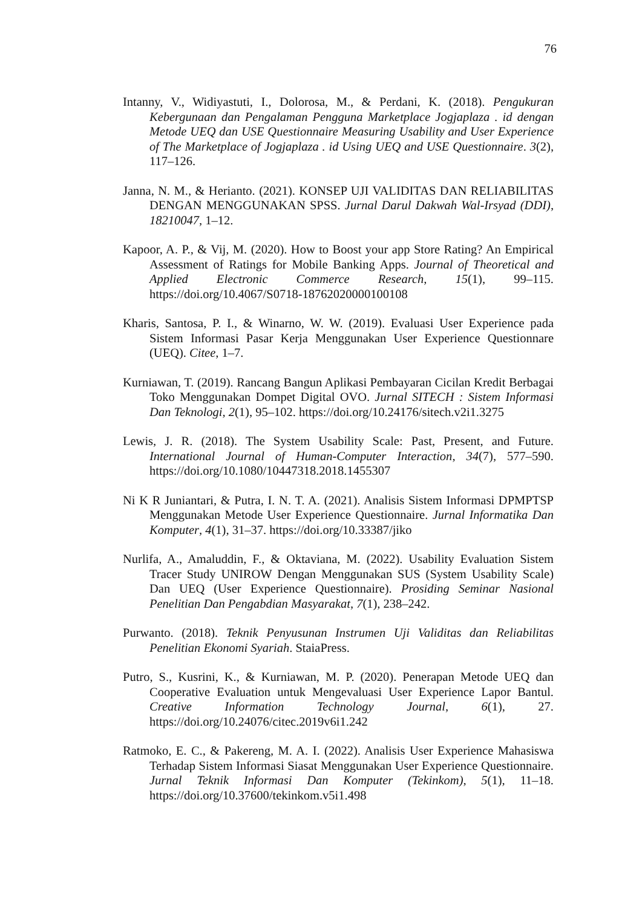76
Intanny, V., Widiyastuti, I., Dolorosa, M., & Perdani, K. (2018). Pengukuran Kebergunaan dan Pengalaman Pengguna Marketplace Jogjaplaza . id dengan Metode UEQ dan USE Questionnaire Measuring Usability and User Experience of The Marketplace of Jogjaplaza . id Using UEQ and USE Questionnaire. 3(2), 117–126.
Janna, N. M., & Herianto. (2021). KONSEP UJI VALIDITAS DAN RELIABILITAS DENGAN MENGGUNAKAN SPSS. Jurnal Darul Dakwah Wal-Irsyad (DDI), 18210047, 1–12.
Kapoor, A. P., & Vij, M. (2020). How to Boost your app Store Rating? An Empirical Assessment of Ratings for Mobile Banking Apps. Journal of Theoretical and Applied Electronic Commerce Research, 15(1), 99–115. https://doi.org/10.4067/S0718-18762020000100108
Kharis, Santosa, P. I., & Winarno, W. W. (2019). Evaluasi User Experience pada Sistem Informasi Pasar Kerja Menggunakan User Experience Questionnare (UEQ). Citee, 1–7.
Kurniawan, T. (2019). Rancang Bangun Aplikasi Pembayaran Cicilan Kredit Berbagai Toko Menggunakan Dompet Digital OVO. Jurnal SITECH : Sistem Informasi Dan Teknologi, 2(1), 95–102. https://doi.org/10.24176/sitech.v2i1.3275
Lewis, J. R. (2018). The System Usability Scale: Past, Present, and Future. International Journal of Human-Computer Interaction, 34(7), 577–590. https://doi.org/10.1080/10447318.2018.1455307
Ni K R Juniantari, & Putra, I. N. T. A. (2021). Analisis Sistem Informasi DPMPTSP Menggunakan Metode User Experience Questionnaire. Jurnal Informatika Dan Komputer, 4(1), 31–37. https://doi.org/10.33387/jiko
Nurlifa, A., Amaluddin, F., & Oktaviana, M. (2022). Usability Evaluation Sistem Tracer Study UNIROW Dengan Menggunakan SUS (System Usability Scale) Dan UEQ (User Experience Questionnaire). Prosiding Seminar Nasional Penelitian Dan Pengabdian Masyarakat, 7(1), 238–242.
Purwanto. (2018). Teknik Penyusunan Instrumen Uji Validitas dan Reliabilitas Penelitian Ekonomi Syariah. StaiaPress.
Putro, S., Kusrini, K., & Kurniawan, M. P. (2020). Penerapan Metode UEQ dan Cooperative Evaluation untuk Mengevaluasi User Experience Lapor Bantul. Creative Information Technology Journal, 6(1), 27. https://doi.org/10.24076/citec.2019v6i1.242
Ratmoko, E. C., & Pakereng, M. A. I. (2022). Analisis User Experience Mahasiswa Terhadap Sistem Informasi Siasat Menggunakan User Experience Questionnaire. Jurnal Teknik Informasi Dan Komputer (Tekinkom), 5(1), 11–18. https://doi.org/10.37600/tekinkom.v5i1.498